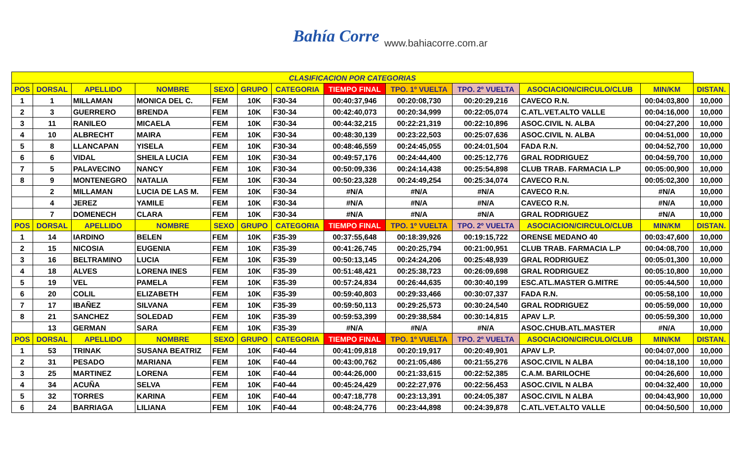Bahía Corre www.bahiacorre.com.ar
| CLASIFICACION POR CATEGORIAS | | | | | | | | | | | | |
| --- | --- | --- | --- | --- | --- | --- | --- | --- | --- | --- | --- | --- |
| POS | DORSAL | APELLIDO | NOMBRE | SEXO | GRUPO | CATEGORIA | TIEMPO FINAL | TPO. 1º VUELTA | TPO. 2º VUELTA | ASOCIACION/CIRCULO/CLUB | MIN/KM | DISTAN. |
| 1 | 1 | MILLAMAN | MONICA DEL C. | FEM | 10K | F30-34 | 00:40:37,946 | 00:20:08,730 | 00:20:29,216 | CAVECO R.N. | 00:04:03,800 | 10,000 |
| 2 | 3 | GUERRERO | BRENDA | FEM | 10K | F30-34 | 00:42:40,073 | 00:20:34,999 | 00:22:05,074 | C.ATL.VET.ALTO VALLE | 00:04:16,000 | 10,000 |
| 3 | 11 | RANILEO | MICAELA | FEM | 10K | F30-34 | 00:44:32,215 | 00:22:21,319 | 00:22:10,896 | ASOC.CIVIL N. ALBA | 00:04:27,200 | 10,000 |
| 4 | 10 | ALBRECHT | MAIRA | FEM | 10K | F30-34 | 00:48:30,139 | 00:23:22,503 | 00:25:07,636 | ASOC.CIVIL N. ALBA | 00:04:51,000 | 10,000 |
| 5 | 8 | LLANCAPAN | YISELA | FEM | 10K | F30-34 | 00:48:46,559 | 00:24:45,055 | 00:24:01,504 | FADA R.N. | 00:04:52,700 | 10,000 |
| 6 | 6 | VIDAL | SHEILA LUCIA | FEM | 10K | F30-34 | 00:49:57,176 | 00:24:44,400 | 00:25:12,776 | GRAL RODRIGUEZ | 00:04:59,700 | 10,000 |
| 7 | 5 | PALAVECINO | NANCY | FEM | 10K | F30-34 | 00:50:09,336 | 00:24:14,438 | 00:25:54,898 | CLUB TRAB. FARMACIA L.P | 00:05:00,900 | 10,000 |
| 8 | 9 | MONTENEGRO | NATALIA | FEM | 10K | F30-34 | 00:50:23,328 | 00:24:49,254 | 00:25:34,074 | CAVECO R.N. | 00:05:02,300 | 10,000 |
| | 2 | MILLAMAN | LUCIA DE LAS M. | FEM | 10K | F30-34 | #N/A | #N/A | #N/A | CAVECO R.N. | #N/A | 10,000 |
| | 4 | JEREZ | YAMILE | FEM | 10K | F30-34 | #N/A | #N/A | #N/A | CAVECO R.N. | #N/A | 10,000 |
| | 7 | DOMENECH | CLARA | FEM | 10K | F30-34 | #N/A | #N/A | #N/A | GRAL RODRIGUEZ | #N/A | 10,000 |
| POS | DORSAL | APELLIDO | NOMBRE | SEXO | GRUPO | CATEGORIA | TIEMPO FINAL | TPO. 1º VUELTA | TPO. 2º VUELTA | ASOCIACION/CIRCULO/CLUB | MIN/KM | DISTAN. |
| 1 | 14 | IARDINO | BELEN | FEM | 10K | F35-39 | 00:37:55,648 | 00:18:39,926 | 00:19:15,722 | ORENSE MEDANO 40 | 00:03:47,600 | 10,000 |
| 2 | 15 | NICOSIA | EUGENIA | FEM | 10K | F35-39 | 00:41:26,745 | 00:20:25,794 | 00:21:00,951 | CLUB TRAB. FARMACIA L.P | 00:04:08,700 | 10,000 |
| 3 | 16 | BELTRAMINO | LUCIA | FEM | 10K | F35-39 | 00:50:13,145 | 00:24:24,206 | 00:25:48,939 | GRAL RODRIGUEZ | 00:05:01,300 | 10,000 |
| 4 | 18 | ALVES | LORENA INES | FEM | 10K | F35-39 | 00:51:48,421 | 00:25:38,723 | 00:26:09,698 | GRAL RODRIGUEZ | 00:05:10,800 | 10,000 |
| 5 | 19 | VEL | PAMELA | FEM | 10K | F35-39 | 00:57:24,834 | 00:26:44,635 | 00:30:40,199 | ESC.ATL.MASTER G.MITRE | 00:05:44,500 | 10,000 |
| 6 | 20 | COLIL | ELIZABETH | FEM | 10K | F35-39 | 00:59:40,803 | 00:29:33,466 | 00:30:07,337 | FADA R.N. | 00:05:58,100 | 10,000 |
| 7 | 17 | IBAÑEZ | SILVANA | FEM | 10K | F35-39 | 00:59:50,113 | 00:29:25,573 | 00:30:24,540 | GRAL RODRIGUEZ | 00:05:59,000 | 10,000 |
| 8 | 21 | SANCHEZ | SOLEDAD | FEM | 10K | F35-39 | 00:59:53,399 | 00:29:38,584 | 00:30:14,815 | APAV L.P. | 00:05:59,300 | 10,000 |
| | 13 | GERMAN | SARA | FEM | 10K | F35-39 | #N/A | #N/A | #N/A | ASOC.CHUB.ATL.MASTER | #N/A | 10,000 |
| POS | DORSAL | APELLIDO | NOMBRE | SEXO | GRUPO | CATEGORIA | TIEMPO FINAL | TPO. 1º VUELTA | TPO. 2º VUELTA | ASOCIACION/CIRCULO/CLUB | MIN/KM | DISTAN. |
| 1 | 53 | TRINAK | SUSANA BEATRIZ | FEM | 10K | F40-44 | 00:41:09,818 | 00:20:19,917 | 00:20:49,901 | APAV L.P. | 00:04:07,000 | 10,000 |
| 2 | 31 | PESADO | MARIANA | FEM | 10K | F40-44 | 00:43:00,762 | 00:21:05,486 | 00:21:55,276 | ASOC.CIVIL N ALBA | 00:04:18,100 | 10,000 |
| 3 | 25 | MARTINEZ | LORENA | FEM | 10K | F40-44 | 00:44:26,000 | 00:21:33,615 | 00:22:52,385 | C.A.M. BARILOCHE | 00:04:26,600 | 10,000 |
| 4 | 34 | ACUÑA | SELVA | FEM | 10K | F40-44 | 00:45:24,429 | 00:22:27,976 | 00:22:56,453 | ASOC.CIVIL N ALBA | 00:04:32,400 | 10,000 |
| 5 | 32 | TORRES | KARINA | FEM | 10K | F40-44 | 00:47:18,778 | 00:23:13,391 | 00:24:05,387 | ASOC.CIVIL N ALBA | 00:04:43,900 | 10,000 |
| 6 | 24 | BARRIAGA | LILIANA | FEM | 10K | F40-44 | 00:48:24,776 | 00:23:44,898 | 00:24:39,878 | C.ATL.VET.ALTO VALLE | 00:04:50,500 | 10,000 |